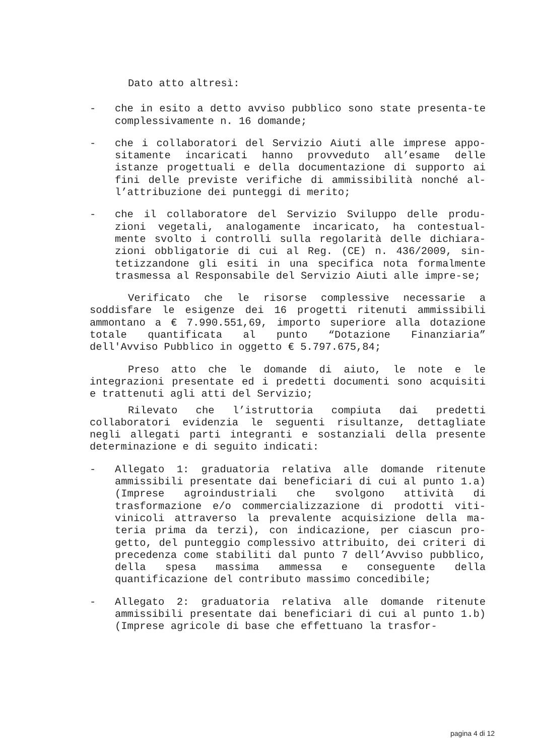Dato atto altresì:
- che in esito a detto avviso pubblico sono state presenta-te complessivamente n. 16 domande;
- che i collaboratori del Servizio Aiuti alle imprese appo-sitamente incaricati hanno provveduto all’esame delle istanze progettuali e della documentazione di supporto ai fini delle previste verifiche di ammissibilità nonché al-l’attribuzione dei punteggi di merito;
- che il collaboratore del Servizio Sviluppo delle produ-zioni vegetali, analogamente incaricato, ha contestual-mente svolto i controlli sulla regolarità delle dichiara-zioni obbligatorie di cui al Reg. (CE) n. 436/2009, sin-tetizzandone gli esiti in una specifica nota formalmente trasmessa al Responsabile del Servizio Aiuti alle impre-se;
Verificato che le risorse complessive necessarie a soddisfare le esigenze dei 16 progetti ritenuti ammissibili ammontano a € 7.990.551,69, importo superiore alla dotazione totale quantificata al punto “Dotazione Finanziaria” dell'Avviso Pubblico in oggetto € 5.797.675,84;
Preso atto che le domande di aiuto, le note e le integrazioni presentate ed i predetti documenti sono acquisiti e trattenuti agli atti del Servizio;
Rilevato che l’istruttoria compiuta dai predetti collaboratori evidenzia le seguenti risultanze, dettagliate negli allegati parti integranti e sostanziali della presente determinazione e di seguito indicati:
- Allegato 1: graduatoria relativa alle domande ritenute ammissibili presentate dai beneficiari di cui al punto 1.a) (Imprese agroindustriali che svolgono attività di trasformazione e/o commercializzazione di prodotti viti-vinicoli attraverso la prevalente acquisizione della ma-teria prima da terzi), con indicazione, per ciascun pro-getto, del punteggio complessivo attribuito, dei criteri di precedenza come stabiliti dal punto 7 dell’Avviso pubblico, della spesa massima ammessa e conseguente della quantificazione del contributo massimo concedibile;
- Allegato 2: graduatoria relativa alle domande ritenute ammissibili presentate dai beneficiari di cui al punto 1.b) (Imprese agricole di base che effettuano la trasfor-
pagina 4 di 12